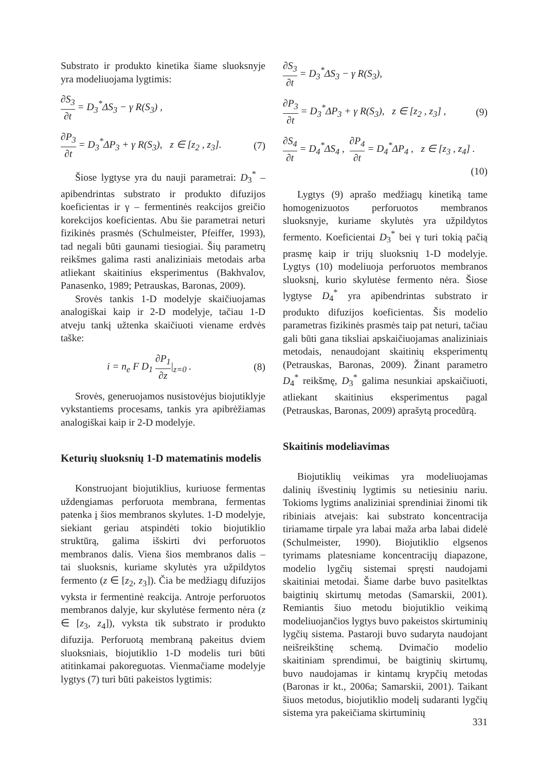Substrato ir produkto kinetika šiame sluoksnyje yra modeliuojama lygtimis:
∂S<sub>3</sub> ∂t = D<sub>3</sub><sup>*</sup>ΔS<sub>3</sub> − γ R(S<sub>3</sub>) ,
∂P<sub>3</sub> ∂t = D<sub>3</sub><sup>*</sup>ΔP<sub>3</sub> + γ R(S<sub>3</sub>), z ∈ [z<sub>2</sub> , z<sub>3</sub>]. (7)
Šiose lygtyse yra du nauji parametrai: D<sub>3</sub><sup>*</sup> – apibendrintas substrato ir produkto difuzijos koeficientas ir γ – fermentinės reakcijos greičio korekcijos koeficientas. Abu šie parametrai neturi fizikinės prasmės (Schulmeister, Pfeiffer, 1993), tad negali būti gaunami tiesiogiai. Šių parametrų reikšmes galima rasti analiziniais metodais arba atliekant skaitinius eksperimentus (Bakhvalov, Panasenko, 1989; Petrauskas, Baronas, 2009).
Srovės tankis 1-D modelyje skaičiuojamas analogiškai kaip ir 2-D modelyje, tačiau 1-D atveju tankį užtenka skaičiuoti viename erdvės taške:
i = n<sub>e</sub> F D<sub>1</sub> ∂P<sub>1</sub> ∂z|<sub>z=0</sub> . (8)
Srovės, generuojamos nusistovėjus biojutiklyje vykstantiems procesams, tankis yra apibrėžiamas analogiškai kaip ir 2-D modelyje.
Keturių sluoksnių 1-D matematinis modelis
Konstruojant biojutiklius, kuriuose fermentas uždengiamas perforuota membrana, fermentas patenka į šios membranos skylutes. 1-D modelyje, siekiant geriau atspindėti tokio biojutiklio struktūrą, galima išskirti dvi perforuotos membranos dalis. Viena šios membranos dalis – tai sluoksnis, kuriame skylutės yra užpildytos fermento (z ∈ [z<sub>2</sub>, z<sub>3</sub>]). Čia be medžiagų difuzijos vyksta ir fermentinė reakcija. Antroje perforuotos membranos dalyje, kur skylutėse fermento nėra (z ∈ [z<sub>3</sub>, z<sub>4</sub>]), vyksta tik substrato ir produkto difuzija. Perforuotą membraną pakeitus dviem sluoksniais, biojutiklio 1-D modelis turi būti atitinkamai pakoreguotas. Vienmačiame modelyje lygtys (7) turi būti pakeistos lygtimis:
∂S<sub>3</sub> ∂t = D<sub>3</sub><sup>*</sup>ΔS<sub>3</sub> − γ R(S<sub>3</sub>),
∂P<sub>3</sub> ∂t = D<sub>3</sub><sup>*</sup>ΔP<sub>3</sub> + γ R(S<sub>3</sub>), z ∈ [z<sub>2</sub> , z<sub>3</sub>] , (9)
∂S<sub>4</sub> ∂t = D<sub>4</sub><sup>*</sup>ΔS<sub>4</sub> , ∂P<sub>4</sub> ∂t = D<sub>4</sub><sup>*</sup>ΔP<sub>4</sub> , z ∈ [z<sub>3</sub> , z<sub>4</sub>] .
(10)
Lygtys (9) aprašo medžiagų kinetiką tame homogenizuotos perforuotos membranos sluoksnyje, kuriame skylutės yra užpildytos fermento. Koeficientai D<sub>3</sub><sup>*</sup> bei γ turi tokią pačią prasmę kaip ir trijų sluoksnių 1-D modelyje. Lygtys (10) modeliuoja perforuotos membranos sluoksnį, kurio skylutėse fermento nėra. Šiose lygtyse D<sub>4</sub><sup>*</sup> yra apibendrintas substrato ir produkto difuzijos koeficientas. Šis modelio parametras fizikinės prasmės taip pat neturi, tačiau gali būti gana tiksliai apskaičiuojamas analiziniais metodais, nenaudojant skaitinių eksperimentų (Petrauskas, Baronas, 2009). Žinant parametro D<sub>4</sub><sup>*</sup> reikšmę, D<sub>3</sub><sup>*</sup> galima nesunkiai apskaičiuoti, atliekant skaitinius eksperimentus pagal (Petrauskas, Baronas, 2009) aprašytą procedūrą.
Skaitinis modeliavimas
Biojutiklių veikimas yra modeliuojamas dalinių išvestinių lygtimis su netiesiniu nariu. Tokioms lygtims analiziniai sprendiniai žinomi tik ribiniais atvejais: kai substrato koncentracija tiriamame tirpale yra labai maža arba labai didelė (Schulmeister, 1990). Biojutiklio elgsenos tyrimams platesniame koncentracijų diapazone, modelio lygčių sistemai spręsti naudojami skaitiniai metodai. Šiame darbe buvo pasitelktas baigtinių skirtumų metodas (Samarskii, 2001). Remiantis šiuo metodu biojutiklio veikimą modeliuojančios lygtys buvo pakeistos skirtuminių lygčių sistema. Pastaroji buvo sudaryta naudojant neišreikštinę schemą. Dvimačio modelio skaitiniam sprendimui, be baigtinių skirtumų, buvo naudojamas ir kintamų krypčių metodas (Baronas ir kt., 2006a; Samarskii, 2001). Taikant šiuos metodus, biojutiklio modelį sudaranti lygčių sistema yra pakeičiama skirtuminių
331